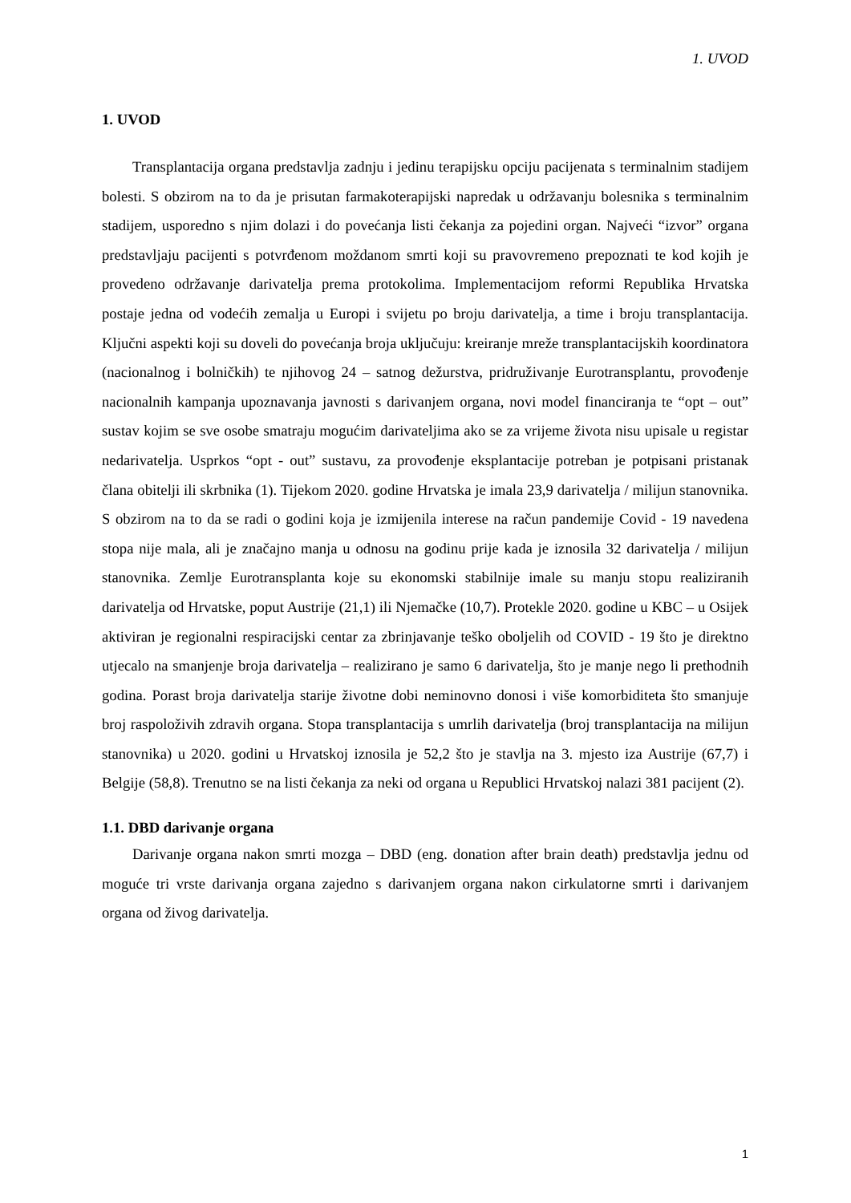1. UVOD
1. UVOD
Transplantacija organa predstavlja zadnju i jedinu terapijsku opciju pacijenata s terminalnim stadijem bolesti. S obzirom na to da je prisutan farmakoterapijski napredak u održavanju bolesnika s terminalnim stadijem, usporedno s njim dolazi i do povećanja listi čekanja za pojedini organ. Najveći “izvor” organa predstavljaju pacijenti s potvrđenom moždanom smrti koji su pravovremeno prepoznati te kod kojih je provedeno održavanje darivatelja prema protokolima. Implementacijom reformi Republika Hrvatska postaje jedna od vodećih zemalja u Europi i svijetu po broju darivatelja, a time i broju transplantacija. Ključni aspekti koji su doveli do povećanja broja uključuju: kreiranje mreže transplantacijskih koordinatora (nacionalnog i bolničkih) te njihovog 24 – satnog dežurstva, pridruživanje Eurotransplantu, provođenje nacionalnih kampanja upoznavanja javnosti s darivanjem organa, novi model financiranja te “opt – out” sustav kojim se sve osobe smatraju mogućim darivateljima ako se za vrijeme života nisu upisale u registar nedarivatelja. Usprkos “opt - out” sustavu, za provođenje eksplantacije potreban je potpisani pristanak člana obitelji ili skrbnika (1). Tijekom 2020. godine Hrvatska je imala 23,9 darivatelja / milijun stanovnika. S obzirom na to da se radi o godini koja je izmijenila interese na račun pandemije Covid - 19 navedena stopa nije mala, ali je značajno manja u odnosu na godinu prije kada je iznosila 32 darivatelja / milijun stanovnika. Zemlje Eurotransplanta koje su ekonomski stabilnije imale su manju stopu realiziranih darivatelja od Hrvatske, poput Austrije (21,1) ili Njemačke (10,7). Protekle 2020. godine u KBC – u Osijek aktiviran je regionalni respiracijski centar za zbrinjavanje teško oboljelih od COVID - 19 što je direktno utjecalo na smanjenje broja darivatelja – realizirano je samo 6 darivatelja, što je manje nego li prethodnih godina. Porast broja darivatelja starije životne dobi neminovno donosi i više komorbiditeta što smanjuje broj raspoloživih zdravih organa. Stopa transplantacija s umrlih darivatelja (broj transplantacija na milijun stanovnika) u 2020. godini u Hrvatskoj iznosila je 52,2 što je stavlja na 3. mjesto iza Austrije (67,7) i Belgije (58,8). Trenutno se na listi čekanja za neki od organa u Republici Hrvatskoj nalazi 381 pacijent (2).
1.1. DBD darivanje organa
Darivanje organa nakon smrti mozga – DBD (eng. donation after brain death) predstavlja jednu od moguće tri vrste darivanja organa zajedno s darivanjem organa nakon cirkulatorne smrti i darivanjem organa od živog darivatelja.
1